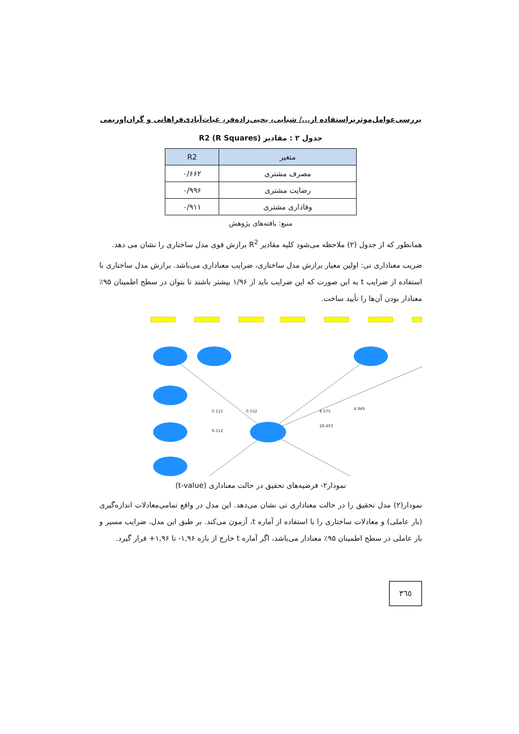بررسی‌عوامل‌موثربراستفاده از.../ شبابی، یحیی‌زاده‌فر، غیاث‌آبادی‌فراهانی و گران‌اوریمی
جدول ۲ : مقادیر R2 (R Squares)
| متغیر | R2 |
| --- | --- |
| مصرف مشتری | ۰/۶۶۲ |
| رضایت مشتری | ۰/۹۹۶ |
| وفاداری مشتری | ۰/۹۱۱ |
منبع: یافته‌های پژوهش
همانطور که از جدول (۲) ملاحظه می‌شود کلیه مقادیر R<sup>2</sup> برازش قوی مدل ساختاری را نشان می دهد.
ضریب معناداری تی: اولین معیار برازش مدل ساختاری، ضرایب معناداری می‌باشد. برازش مدل ساختاری با استفاده از ضرایب t به این صورت که این ضرایب باید از ۱/۹۶ بیشتر باشند تا بتوان در سطح اطمینان ۹۵٪ معنادار بودن آن‌ها را تأیید ساخت.
0.532
0.115
9.512
8.575
4.949
28.403
نمودار۲- فرضیه‌های تحقیق در حالت معناداری (t-value)
نمودار(۲) مدل تحقیق را در حالت معناداری تی نشان می‌دهد. این مدل در واقع تمامی‌معادلات اندازه‌گیری (بار عاملی) و معادلات ساختاری را با استفاده از آماره t، آزمون می‌کند. بر طبق این مدل، ضرایب مسیر و بار عاملی در سطح اطمینان ۹۵٪ معنادار می‌باشد، اگر آماره t خارج از بازه ۱,۹۶- تا ۱,۹۶+ قرار گیرد.
٣٦٥